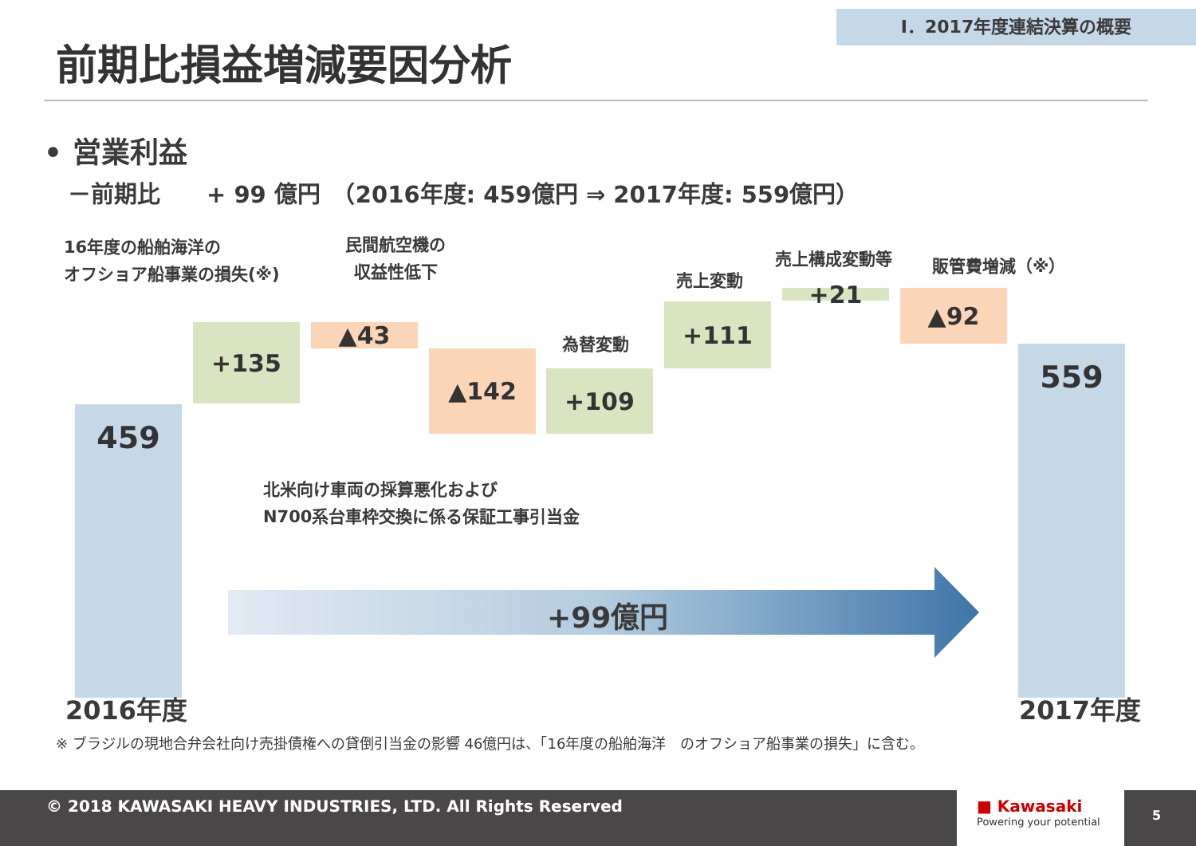I．2017年度連結決算の概要
前期比損益増減要因分析
• 営業利益
－前期比　　+ 99 億円　（2016年度: 459億円 ⇒ 2017年度: 559億円）
16年度の船舶海洋の
オフショア船事業の損失(※)
民間航空機の
収益性低下
売上変動
売上構成変動等 販管費増減（※）
為替変動
459
+135 ▲43
▲142
+109
+111 +21 ▲92
559
北米向け車両の採算悪化および
N700系台車枠交換に係る保証工事引当金
+99億円
2016年度 2017年度
※ ブラジルの現地合弁会社向け売掛債権への貸倒引当金の影響 46億円は、「16年度の船舶海洋　のオフショア船事業の損失」に含む。
© 2018 KAWASAKI HEAVY INDUSTRIES, LTD. All Rights Reserved
■ Kawasaki
Powering your potential
5